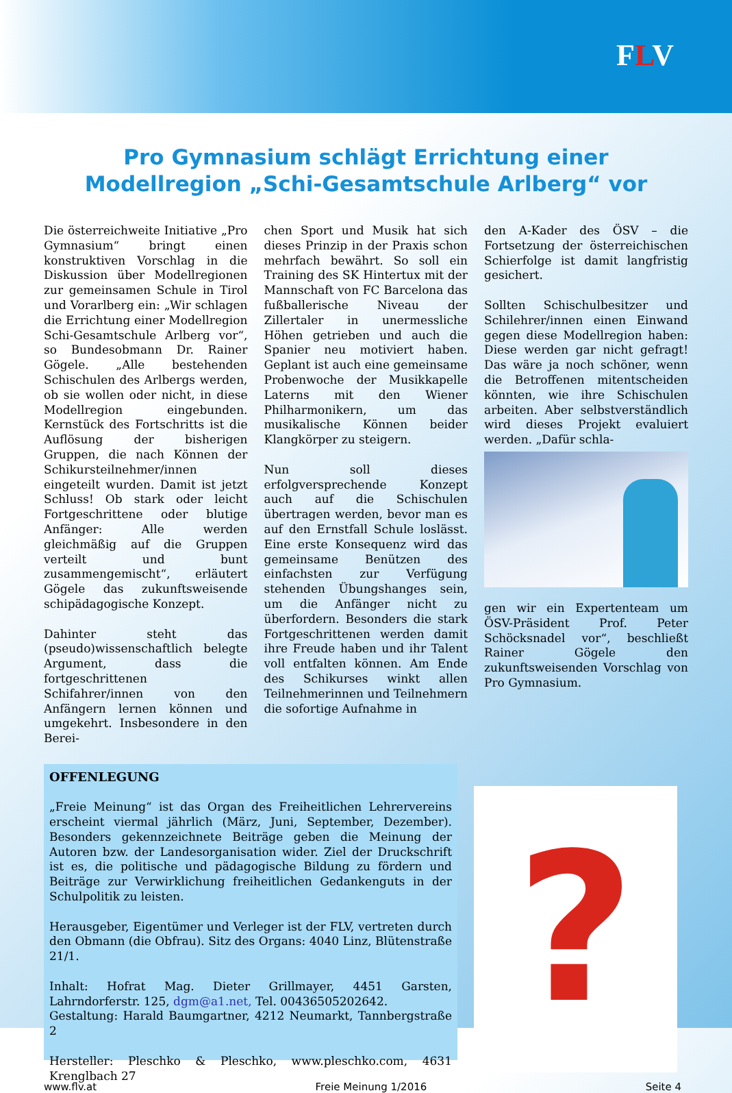FLV
Pro Gymnasium schlägt Errichtung einer
Modellregion „Schi-Gesamtschule Arlberg“ vor
Die österreichweite Initiative „Pro Gymnasium“ bringt einen konstruktiven Vorschlag in die Diskussion über Modellregionen zur gemeinsamen Schule in Tirol und Vorarlberg ein: „Wir schlagen die Errichtung einer Modellregion Schi-Gesamtschule Arlberg vor“, so Bundesobmann Dr. Rainer Gögele. „Alle bestehenden Schischulen des Arlbergs werden, ob sie wollen oder nicht, in diese Modellregion eingebunden. Kernstück des Fortschritts ist die Auflösung der bisherigen Gruppen, die nach Können der Schikursteilnehmer/innen eingeteilt wurden. Damit ist jetzt Schluss! Ob stark oder leicht Fortgeschrittene oder blutige Anfänger: Alle werden gleichmäßig auf die Gruppen verteilt und bunt zusammengemischt“, erläutert Gögele das zukunftsweisende schipädagogische Konzept.
Dahinter steht das (pseudo)wissenschaftlich belegte Argument, dass die fortgeschrittenen Schifahrer/innen von den Anfängern lernen können und umgekehrt. Insbesondere in den Berei-
chen Sport und Musik hat sich dieses Prinzip in der Praxis schon mehrfach bewährt. So soll ein Training des SK Hintertux mit der Mannschaft von FC Barcelona das fußballerische Niveau der Zillertaler in unermessliche Höhen getrieben und auch die Spanier neu motiviert haben. Geplant ist auch eine gemeinsame Probenwoche der Musikkapelle Laterns mit den Wiener Philharmonikern, um das musikalische Können beider Klangkörper zu steigern.
Nun soll dieses erfolgversprechende Konzept auch auf die Schischulen übertragen werden, bevor man es auf den Ernstfall Schule loslässt. Eine erste Konsequenz wird das gemeinsame Benützen des einfachsten zur Verfügung stehenden Übungshanges sein, um die Anfänger nicht zu überfordern. Besonders die stark Fortgeschrittenen werden damit ihre Freude haben und ihr Talent voll entfalten können. Am Ende des Schikurses winkt allen Teilnehmerinnen und Teilnehmern die sofortige Aufnahme in
den A-Kader des ÖSV – die Fortsetzung der österreichischen Schierfolge ist damit langfristig gesichert.
Sollten Schischulbesitzer und Schilehrer/innen einen Einwand gegen diese Modellregion haben: Diese werden gar nicht gefragt! Das wäre ja noch schöner, wenn die Betroffenen mitentscheiden könnten, wie ihre Schischulen arbeiten. Aber selbstverständlich wird dieses Projekt evaluiert werden. „Dafür schla-
gen wir ein Expertenteam um ÖSV-Präsident Prof. Peter Schöcksnadel vor“, beschließt Rainer Gögele den zukunftsweisenden Vorschlag von Pro Gymnasium.
OFFENLEGUNG
„Freie Meinung“ ist das Organ des Freiheitlichen Lehrervereins erscheint viermal jährlich (März, Juni, September, Dezember). Besonders gekennzeichnete Beiträge geben die Meinung der Autoren bzw. der Landesorganisation wider. Ziel der Druckschrift ist es, die politische und pädagogische Bildung zu fördern und Beiträge zur Verwirklichung freiheitlichen Gedankenguts in der Schulpolitik zu leisten.
Herausgeber, Eigentümer und Verleger ist der FLV, vertreten durch den Obmann (die Obfrau). Sitz des Organs: 4040 Linz, Blütenstraße 21/1.
Inhalt: Hofrat Mag. Dieter Grillmayer, 4451 Garsten, Lahrndorferstr. 125, dgm@a1.net, Tel. 00436505202642.
Gestaltung: Harald Baumgartner, 4212 Neumarkt, Tannbergstraße 2
Hersteller: Pleschko & Pleschko, www.pleschko.com, 4631 Krenglbach 27
?
www.flv.at Freie Meinung 1/2016 Seite 4